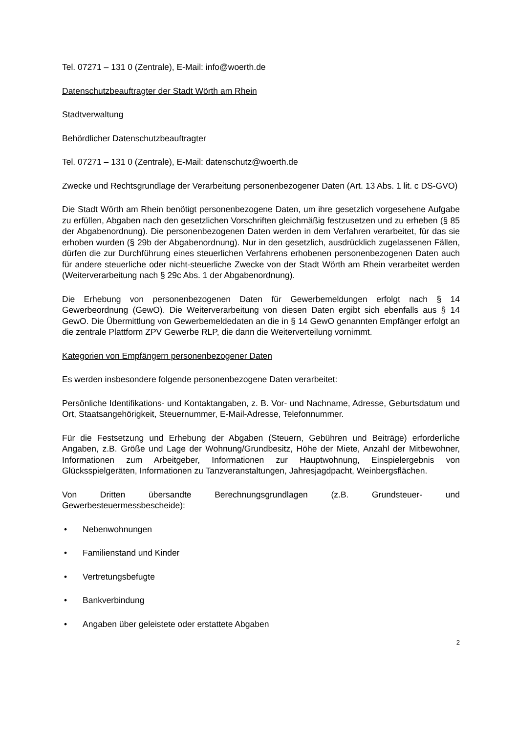Tel. 07271 – 131 0 (Zentrale), E-Mail: info@woerth.de
Datenschutzbeauftragter der Stadt Wörth am Rhein
Stadtverwaltung
Behördlicher Datenschutzbeauftragter
Tel. 07271 – 131 0 (Zentrale), E-Mail: datenschutz@woerth.de
Zwecke und Rechtsgrundlage der Verarbeitung personenbezogener Daten (Art. 13 Abs. 1 lit. c DS-GVO)
Die Stadt Wörth am Rhein benötigt personenbezogene Daten, um ihre gesetzlich vorgesehene Aufgabe zu erfüllen, Abgaben nach den gesetzlichen Vorschriften gleichmäßig festzusetzen und zu erheben (§ 85 der Abgabenordnung). Die personenbezogenen Daten werden in dem Verfahren verarbeitet, für das sie erhoben wurden (§ 29b der Abgabenordnung). Nur in den gesetzlich, ausdrücklich zugelassenen Fällen, dürfen die zur Durchführung eines steuerlichen Verfahrens erhobenen personenbezogenen Daten auch für andere steuerliche oder nicht-steuerliche Zwecke von der Stadt Wörth am Rhein verarbeitet werden (Weiterverarbeitung nach § 29c Abs. 1 der Abgabenordnung).
Die Erhebung von personenbezogenen Daten für Gewerbemeldungen erfolgt nach § 14 Gewerbeordnung (GewO). Die Weiterverarbeitung von diesen Daten ergibt sich ebenfalls aus § 14 GewO. Die Übermittlung von Gewerbemeldedaten an die in § 14 GewO genannten Empfänger erfolgt an die zentrale Plattform ZPV Gewerbe RLP, die dann die Weiterverteilung vornimmt.
Kategorien von Empfängern personenbezogener Daten
Es werden insbesondere folgende personenbezogene Daten verarbeitet:
Persönliche Identifikations- und Kontaktangaben, z. B. Vor- und Nachname, Adresse, Geburtsdatum und Ort, Staatsangehörigkeit, Steuernummer, E-Mail-Adresse, Telefonnummer.
Für die Festsetzung und Erhebung der Abgaben (Steuern, Gebühren und Beiträge) erforderliche Angaben, z.B. Größe und Lage der Wohnung/Grundbesitz, Höhe der Miete, Anzahl der Mitbewohner, Informationen zum Arbeitgeber, Informationen zur Hauptwohnung, Einspielergebnis von Glücksspielgeräten, Informationen zu Tanzveranstaltungen, Jahresjagdpacht, Weinbergsflächen.
Von Dritten übersandte Berechnungsgrundlagen (z.B. Grundsteuer- und Gewerbesteuermessbescheide):
• Nebenwohnungen
• Familienstand und Kinder
• Vertretungsbefugte
• Bankverbindung
• Angaben über geleistete oder erstattete Abgaben
2